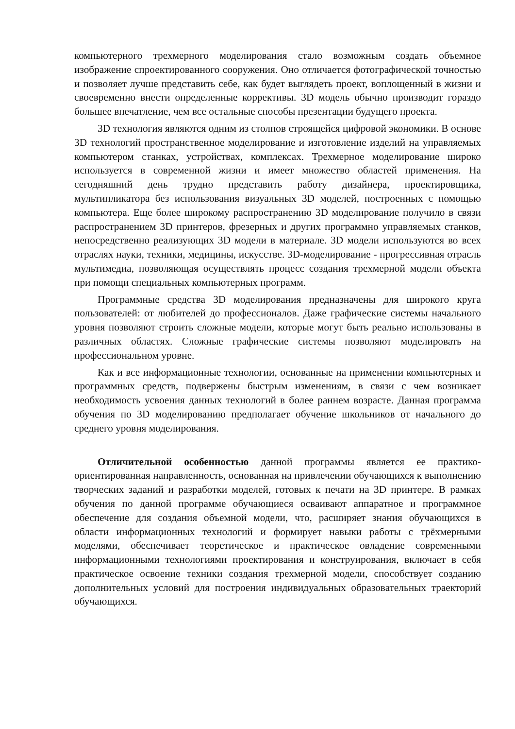компьютерного трехмерного моделирования стало возможным создать объемное изображение спроектированного сооружения. Оно отличается фотографической точностью и позволяет лучше представить себе, как будет выглядеть проект, воплощенный в жизни и своевременно внести определенные коррективы. 3D модель обычно производит гораздо большее впечатление, чем все остальные способы презентации будущего проекта.
3D технология являются одним из столпов строящейся цифровой экономики. В основе 3D технологий пространственное моделирование и изготовление изделий на управляемых компьютером станках, устройствах, комплексах. Трехмерное моделирование широко используется в современной жизни и имеет множество областей применения. На сегодняшний день трудно представить работу дизайнера, проектировщика, мультипликатора без использования визуальных 3D моделей, построенных с помощью компьютера. Еще более широкому распространению 3D моделирование получило в связи распространением 3D принтеров, фрезерных и других программно управляемых станков, непосредственно реализующих 3D модели в материале. 3D модели используются во всех отраслях науки, техники, медицины, искусстве. 3D-моделирование - прогрессивная отрасль мультимедиа, позволяющая осуществлять процесс создания трехмерной модели объекта при помощи специальных компьютерных программ.
Программные средства 3D моделирования предназначены для широкого круга пользователей: от любителей до профессионалов. Даже графические системы начального уровня позволяют строить сложные модели, которые могут быть реально использованы в различных областях. Сложные графические системы позволяют моделировать на профессиональном уровне.
Как и все информационные технологии, основанные на применении компьютерных и программных средств, подвержены быстрым изменениям, в связи с чем возникает необходимость усвоения данных технологий в более раннем возрасте. Данная программа обучения по 3D моделированию предполагает обучение школьников от начального до среднего уровня моделирования.
Отличительной особенностью данной программы является ее практико-ориентированная направленность, основанная на привлечении обучающихся к выполнению творческих заданий и разработки моделей, готовых к печати на 3D принтере. В рамках обучения по данной программе обучающиеся осваивают аппаратное и программное обеспечение для создания объемной модели, что, расширяет знания обучающихся в области информационных технологий и формирует навыки работы с трёхмерными моделями, обеспечивает теоретическое и практическое овладение современными информационными технологиями проектирования и конструирования, включает в себя практическое освоение техники создания трехмерной модели, способствует созданию дополнительных условий для построения индивидуальных образовательных траекторий обучающихся.